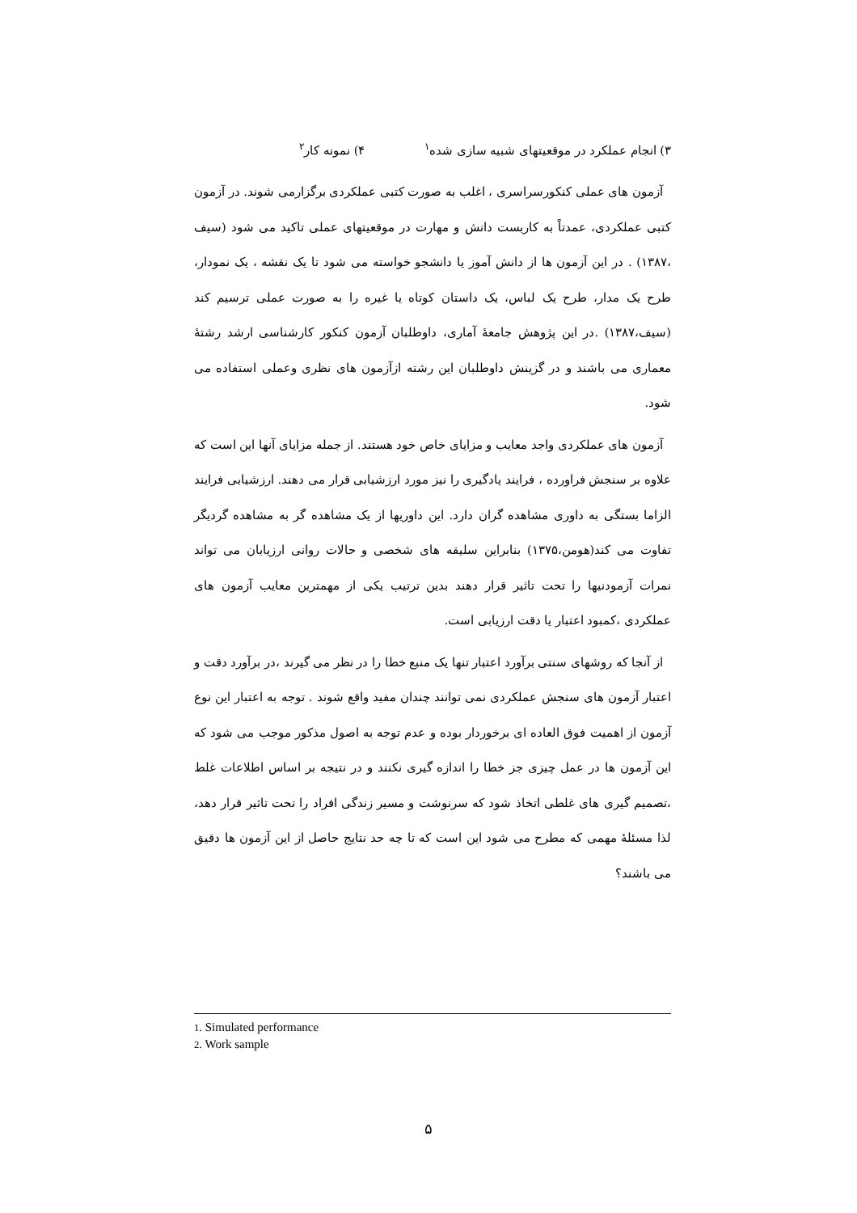۳) انجام عملکرد در موقعیتهای شبیه سازی شده<sup>۱</sup> ۴) نمونه کار<sup>۲</sup>
آزمون های عملی کنکورسراسری ، اغلب به صورت کتبی عملکردی برگزارمی شوند. در آزمون کتبی عملکردی، عمدتاً به کاربست دانش و مهارت در موقعیتهای عملی تاکید می شود (سیف ،۱۳۸۷) . در این آزمون ها از دانش آموز یا دانشجو خواسته می شود تا یک نقشه ، یک نمودار، طرح یک مدار، طرح یک لباس، یک داستان کوتاه یا غیره را به صورت عملی ترسیم کند (سیف،۱۳۸۷) .در این پژوهش جامعهٔ آماری، داوطلبان آزمون کنکور کارشناسی ارشد رشتهٔ معماری می باشند و در گزینش داوطلبان این رشته ازآزمون های نظری وعملی استفاده می شود.
آزمون های عملکردی واجد معایب و مزایای خاص خود هستند. از جمله مزایای آنها این است که علاوه بر سنجش فراورده ، فرایند یادگیری را نیز مورد ارزشیابی قرار می دهند. ارزشیابی فرایند الزاما بستگی به داوری مشاهده گران دارد. این داوریها از یک مشاهده گر به مشاهده گردیگر تفاوت می کند(هومن،۱۳۷۵) بنابراین سلیقه های شخصی و حالات روانی ارزیابان می تواند نمرات آزمودنیها را تحت تاثیر قرار دهند بدین ترتیب یکی از مهمترین معایب آزمون های عملکردی ،کمبود اعتبار یا دقت ارزیابی است.
از آنجا که روشهای سنتی برآورد اعتبار تنها یک منبع خطا را در نظر می گیرند ،در برآورد دقت و اعتبار آزمون های سنجش عملکردی نمی توانند چندان مفید واقع شوند . توجه به اعتبار این نوع آزمون از اهمیت فوق العاده ای برخوردار بوده و عدم توجه به اصول مذکور موجب می شود که این آزمون ها در عمل چیزی جز خطا را اندازه گیری نکنند و در نتیجه بر اساس اطلاعات غلط ،تصمیم گیری های غلطی اتخاذ شود که سرنوشت و مسیر زندگی افراد را تحت تاثیر قرار دهد، لذا مسئلهٔ مهمی که مطرح می شود این است که تا چه حد نتایج حاصل از این آزمون ها دقیق می باشند؟
1. Simulated performance
2. Work sample
۵